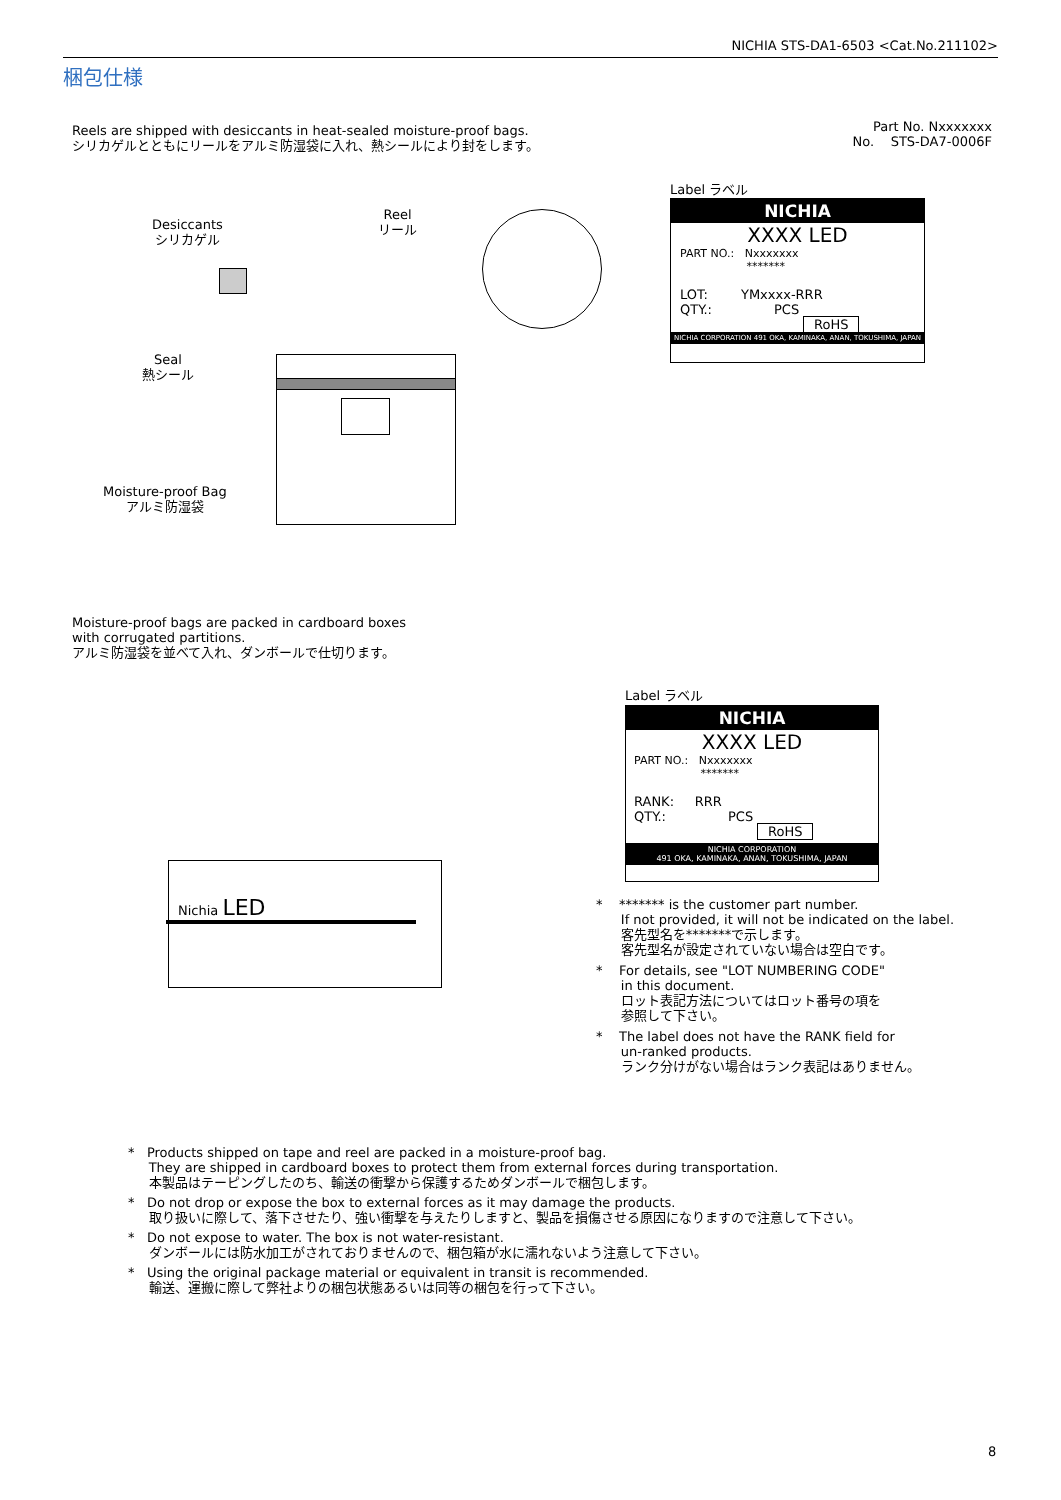NICHIA STS-DA1-6503 <Cat.No.211102>
梱包仕様
Reels are shipped with desiccants in heat-sealed moisture-proof bags.
シリカゲルとともにリールをアルミ防湿袋に入れ、熱シールにより封をします。
Part No. Nxxxxxxx
No. STS-DA7-0006F
Desiccants
シリカゲル
Reel
リール
Seal
熱シール
Moisture-proof Bag
アルミ防湿袋
Label ラベル
NICHIA
XXXX LED
PART NO.: Nxxxxxxx
*******
LOT: YMxxxx-RRR
QTY.: PCS
RoHS
NICHIA CORPORATION 491 OKA, KAMINAKA, ANAN, TOKUSHIMA, JAPAN
Moisture-proof bags are packed in cardboard boxes
with corrugated partitions.
アルミ防湿袋を並べて入れ、ダンボールで仕切ります。
Nichia LED
Label ラベル
NICHIA
XXXX LED
PART NO.: Nxxxxxxx
*******
RANK: RRR
QTY.: PCS
RoHS
NICHIA CORPORATION
491 OKA, KAMINAKA, ANAN, TOKUSHIMA, JAPAN
* ******* is the customer part number.
If not provided, it will not be indicated on the label.
客先型名を*******で示します。
客先型名が設定されていない場合は空白です。
* For details, see "LOT NUMBERING CODE"
in this document.
ロット表記方法についてはロット番号の項を
参照して下さい。
* The label does not have the RANK field for
un-ranked products.
ランク分けがない場合はランク表記はありません。
* Products shipped on tape and reel are packed in a moisture-proof bag.
They are shipped in cardboard boxes to protect them from external forces during transportation.
本製品はテーピングしたのち、輸送の衝撃から保護するためダンボールで梱包します。
* Do not drop or expose the box to external forces as it may damage the products.
取り扱いに際して、落下させたり、強い衝撃を与えたりしますと、製品を損傷させる原因になりますので注意して下さい。
* Do not expose to water. The box is not water-resistant.
ダンボールには防水加工がされておりませんので、梱包箱が水に濡れないよう注意して下さい。
* Using the original package material or equivalent in transit is recommended.
輸送、運搬に際して弊社よりの梱包状態あるいは同等の梱包を行って下さい。
8